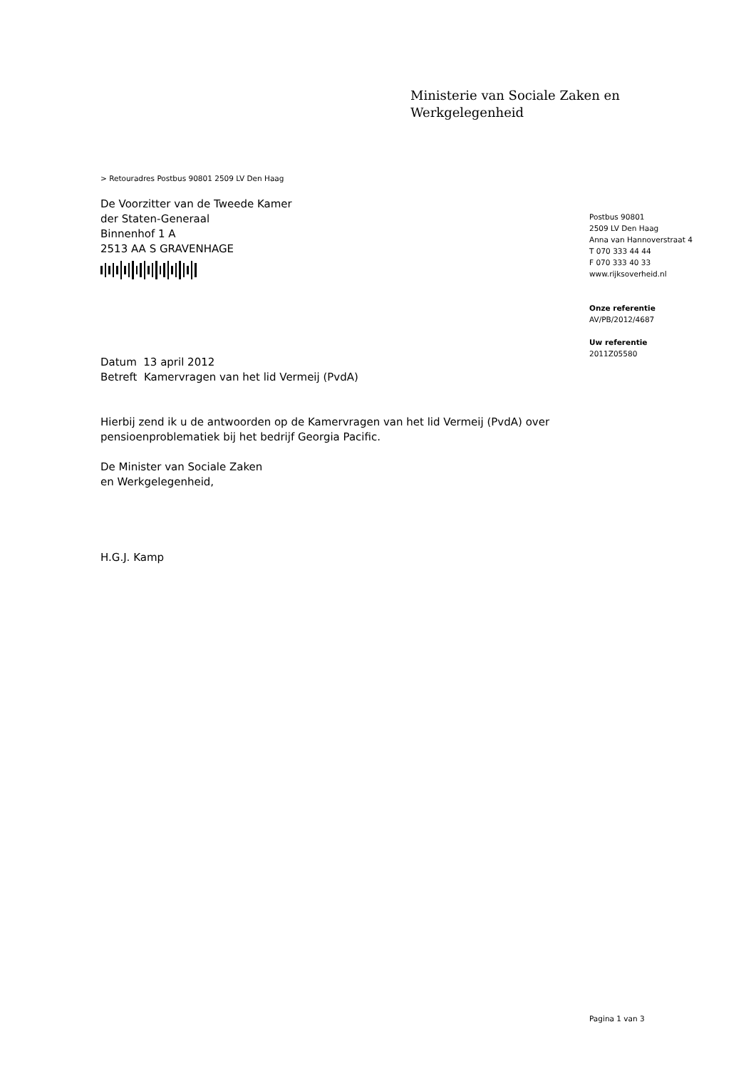Ministerie van Sociale Zaken en
Werkgelegenheid
> Retouradres Postbus 90801 2509 LV Den Haag
De Voorzitter van de Tweede Kamer
der Staten-Generaal
Binnenhof 1 A
2513 AA S GRAVENHAGE
Datum 13 april 2012
Betreft Kamervragen van het lid Vermeij (PvdA)
Hierbij zend ik u de antwoorden op de Kamervragen van het lid Vermeij (PvdA) over pensioenproblematiek bij het bedrijf Georgia Pacific.
De Minister van Sociale Zaken
en Werkgelegenheid,
H.G.J. Kamp
Postbus 90801
2509 LV Den Haag
Anna van Hannoverstraat 4
T 070 333 44 44
F 070 333 40 33
www.rijksoverheid.nl
Onze referentie
AV/PB/2012/4687
Uw referentie
2011Z05580
Pagina 1 van 3